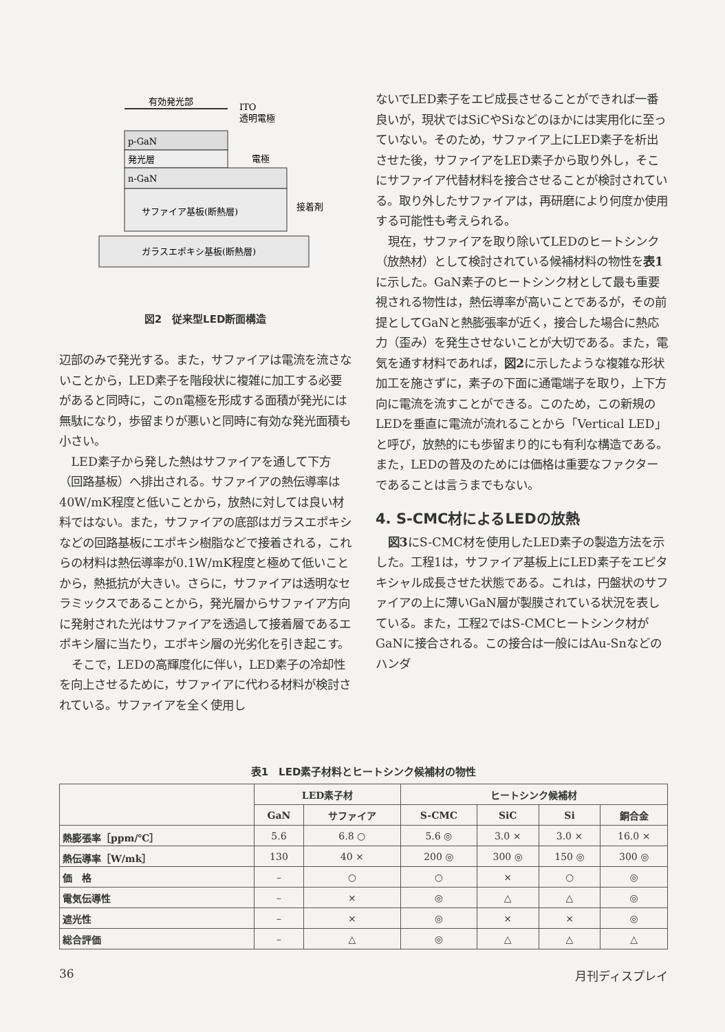有効発光部
ITO
透明電極
p-GaN
発光層
電極
n-GaN
サファイア基板(断熱層)
接着剤
ガラスエポキシ基板(断熱層)
図2　従来型LED断面構造
辺部のみで発光する。また，サファイアは電流を流さないことから，LED素子を階段状に複雑に加工する必要があると同時に，このn電極を形成する面積が発光には無駄になり，歩留まりが悪いと同時に有効な発光面積も小さい。
LED素子から発した熱はサファイアを通して下方（回路基板）へ排出される。サファイアの熱伝導率は40W/mK程度と低いことから，放熱に対しては良い材料ではない。また，サファイアの底部はガラスエポキシなどの回路基板にエポキシ樹脂などで接着される，これらの材料は熱伝導率が0.1W/mK程度と極めて低いことから，熱抵抗が大きい。さらに，サファイアは透明なセラミックスであることから，発光層からサファイア方向に発射された光はサファイアを透過して接着層であるエポキシ層に当たり，エポキシ層の光劣化を引き起こす。
そこで，LEDの高輝度化に伴い，LED素子の冷却性を向上させるために，サファイアに代わる材料が検討されている。サファイアを全く使用し
ないでLED素子をエピ成長させることができれば一番良いが，現状ではSiCやSiなどのほかには実用化に至っていない。そのため，サファイア上にLED素子を析出させた後，サファイアをLED素子から取り外し，そこにサファイア代替材料を接合させることが検討されている。取り外したサファイアは，再研磨により何度か使用する可能性も考えられる。
現在，サファイアを取り除いてLEDのヒートシンク（放熱材）として検討されている候補材料の物性を表1に示した。GaN素子のヒートシンク材として最も重要視される物性は，熱伝導率が高いことであるが，その前提としてGaNと熱膨張率が近く，接合した場合に熱応力（歪み）を発生させないことが大切である。また，電気を通す材料であれば，図2に示したような複雑な形状加工を施さずに，素子の下面に通電端子を取り，上下方向に電流を流すことができる。このため，この新規のLEDを垂直に電流が流れることから「Vertical LED」と呼び，放熱的にも歩留まり的にも有利な構造である。また，LEDの普及のためには価格は重要なファクターであることは言うまでもない。
4. S-CMC材によるLEDの放熱
図3にS-CMC材を使用したLED素子の製造方法を示した。工程1は，サファイア基板上にLED素子をエピタキシャル成長させた状態である。これは，円盤状のサファイアの上に薄いGaN層が製膜されている状況を表している。また，工程2ではS-CMCヒートシンク材がGaNに接合される。この接合は一般にはAu-Snなどのハンダ
表1　LED素子材料とヒートシンク候補材の物性
| | LED素子材 | | ヒートシンク候補材 | | | |
| --- | --- | --- | --- | --- | --- | --- |
| | GaN | サファイア | S-CMC | SiC | Si | 銅合金 |
| 熱膨張率［ppm/℃］ | 5.6 | 6.8 ○ | 5.6 ◎ | 3.0 × | 3.0 × | 16.0 × |
| 熱伝導率［W/mk］ | 130 | 40 × | 200 ◎ | 300 ◎ | 150 ◎ | 300 ◎ |
| 価 格 | – | ○ | ○ | × | ○ | ◎ |
| 電気伝導性 | – | × | ◎ | △ | △ | ◎ |
| 遮光性 | – | × | ◎ | × | × | ◎ |
| 総合評価 | – | △ | ◎ | △ | △ | △ |
36 月刊ディスプレイ